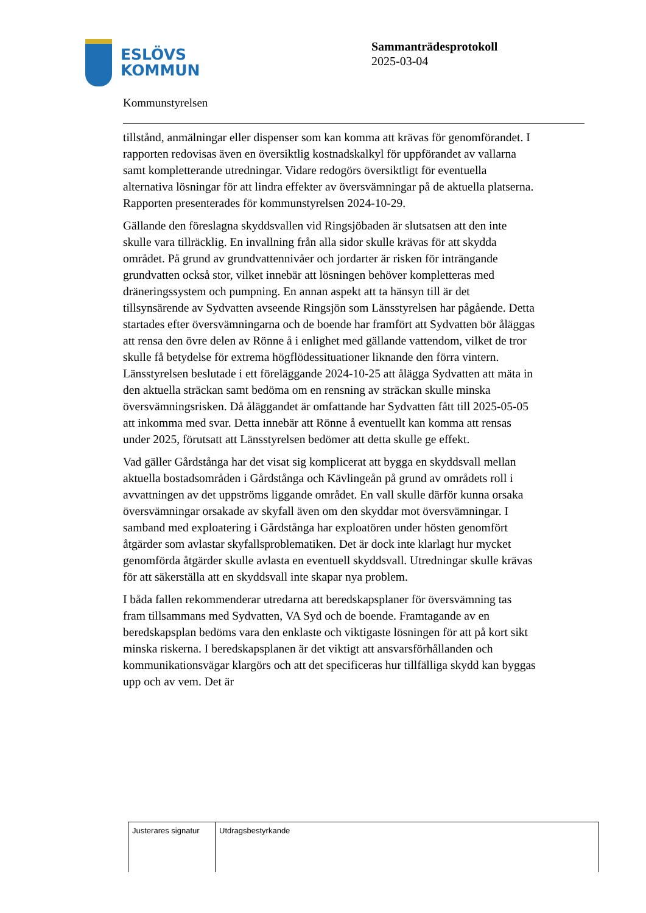ESLÖVS
KOMMUN
Sammanträdesprotokoll
2025-03-04
Kommunstyrelsen
tillstånd, anmälningar eller dispenser som kan komma att krävas för genomförandet. I rapporten redovisas även en översiktlig kostnadskalkyl för uppförandet av vallarna samt kompletterande utredningar. Vidare redogörs översiktligt för eventuella alternativa lösningar för att lindra effekter av översvämningar på de aktuella platserna. Rapporten presenterades för kommunstyrelsen 2024-10-29.
Gällande den föreslagna skyddsvallen vid Ringsjöbaden är slutsatsen att den inte skulle vara tillräcklig. En invallning från alla sidor skulle krävas för att skydda området. På grund av grundvattennivåer och jordarter är risken för inträngande grundvatten också stor, vilket innebär att lösningen behöver kompletteras med dräneringssystem och pumpning. En annan aspekt att ta hänsyn till är det tillsynsärende av Sydvatten avseende Ringsjön som Länsstyrelsen har pågående. Detta startades efter översvämningarna och de boende har framfört att Sydvatten bör åläggas att rensa den övre delen av Rönne å i enlighet med gällande vattendom, vilket de tror skulle få betydelse för extrema högflödessituationer liknande den förra vintern. Länsstyrelsen beslutade i ett föreläggande 2024-10-25 att ålägga Sydvatten att mäta in den aktuella sträckan samt bedöma om en rensning av sträckan skulle minska översvämningsrisken. Då åläggandet är omfattande har Sydvatten fått till 2025-05-05 att inkomma med svar. Detta innebär att Rönne å eventuellt kan komma att rensas under 2025, förutsatt att Länsstyrelsen bedömer att detta skulle ge effekt.
Vad gäller Gårdstånga har det visat sig komplicerat att bygga en skyddsvall mellan aktuella bostadsområden i Gårdstånga och Kävlingeån på grund av områdets roll i avvattningen av det uppströms liggande området. En vall skulle därför kunna orsaka översvämningar orsakade av skyfall även om den skyddar mot översvämningar. I samband med exploatering i Gårdstånga har exploatören under hösten genomfört åtgärder som avlastar skyfallsproblematiken. Det är dock inte klarlagt hur mycket genomförda åtgärder skulle avlasta en eventuell skyddsvall. Utredningar skulle krävas för att säkerställa att en skyddsvall inte skapar nya problem.
I båda fallen rekommenderar utredarna att beredskapsplaner för översvämning tas fram tillsammans med Sydvatten, VA Syd och de boende. Framtagande av en beredskapsplan bedöms vara den enklaste och viktigaste lösningen för att på kort sikt minska riskerna. I beredskapsplanen är det viktigt att ansvarsförhållanden och kommunikationsvägar klargörs och att det specificeras hur tillfälliga skydd kan byggas upp och av vem. Det är
| Justerares signatur | Utdragsbestyrkande |